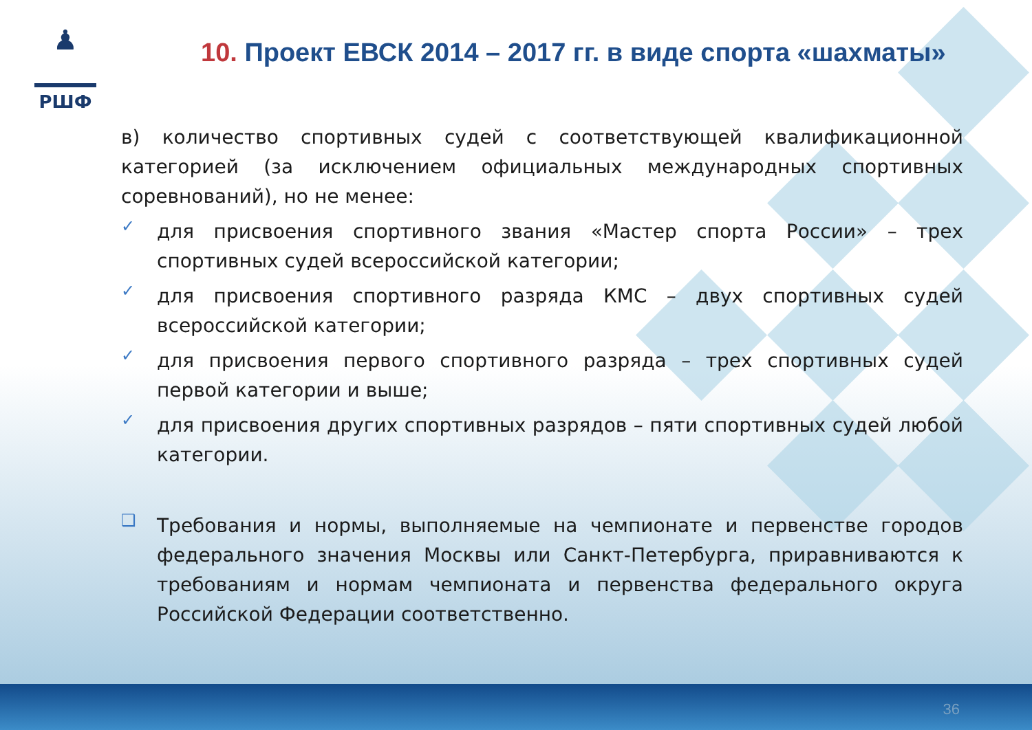♟
РШФ
10. Проект ЕВСК 2014 – 2017 гг. в виде спорта «шахматы»
в) количество спортивных судей с соответствующей квалификационной категорией (за исключением официальных международных спортивных соревнований), но не менее:
✓
для присвоения спортивного звания «Мастер спорта России» – трех спортивных судей всероссийской категории;
✓
для присвоения спортивного разряда КМС – двух спортивных судей всероссийской категории;
✓
для присвоения первого спортивного разряда – трех спортивных судей первой категории и выше;
✓
для присвоения других спортивных разрядов – пяти спортивных судей любой категории.
❑
Требования и нормы, выполняемые на чемпионате и первенстве городов федерального значения Москвы или Санкт-Петербурга, приравниваются к требованиям и нормам чемпионата и первенства федерального округа Российской Федерации соответственно.
36